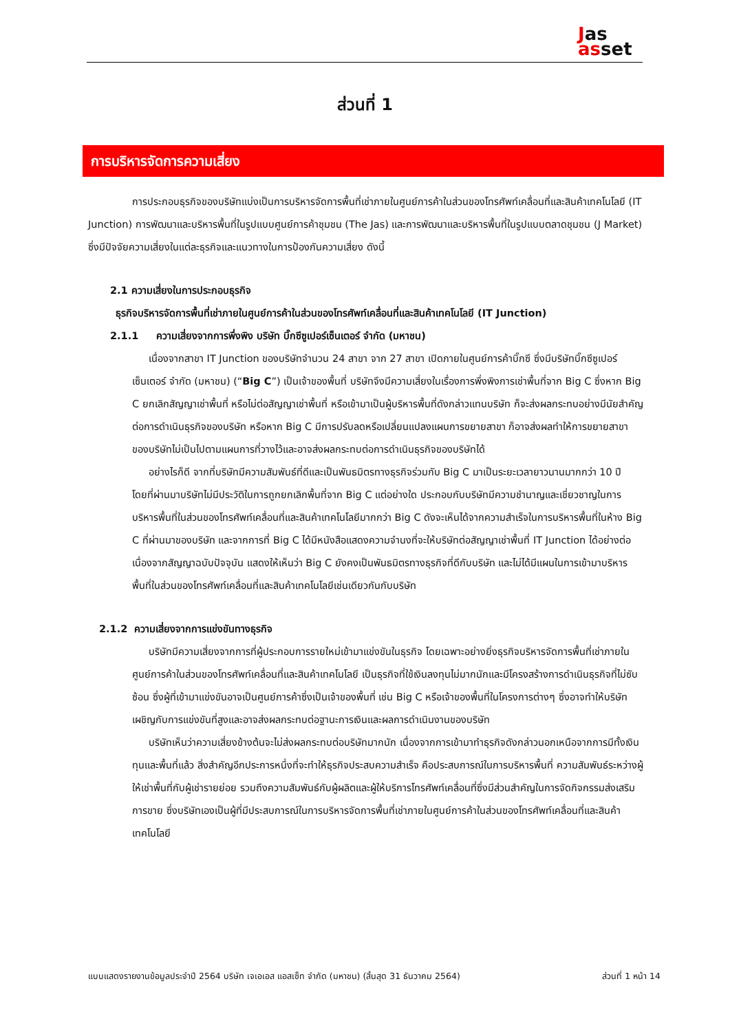Jas
asset
ส่วนที่ 1
การบริหารจัดการความเสี่ยง
การประกอบธุรกิจของบริษัทแบ่งเป็นการบริหารจัดการพื้นที่เช่าภายในศูนย์การค้าในส่วนของโทรศัพท์เคลื่อนที่และสินค้าเทคโนโลยี (IT Junction) การพัฒนาและบริหารพื้นที่ในรูปแบบศูนย์การค้าชุมชน (The Jas) และการพัฒนาและบริหารพื้นที่ในรูปแบบตลาดชุมชน (J Market) ซึ่งมีปัจจัยความเสี่ยงในแต่ละธุรกิจและแนวทางในการป้องกันความเสี่ยง ดังนี้
2.1 ความเสี่ยงในการประกอบธุรกิจ
ธุรกิจบริหารจัดการพื้นที่เช่าภายในศูนย์การค้าในส่วนของโทรศัพท์เคลื่อนที่และสินค้าเทคโนโลยี (IT Junction)
2.1.1 ความเสี่ยงจากการพึ่งพิง บริษัท บิ๊กซีซูเปอร์เซ็นเตอร์ จำกัด (มหาชน)
เนื่องจากสาขา IT Junction ของบริษัทจำนวน 24 สาขา จาก 27 สาขา เปิดภายในศูนย์การค้าบิ๊กซี ซึ่งมีบริษัทบิ๊กซีซูเปอร์เซ็นเตอร์ จำกัด (มหาชน) (“Big C”) เป็นเจ้าของพื้นที่ บริษัทจึงมีความเสี่ยงในเรื่องการพึ่งพิงการเช่าพื้นที่จาก Big C ซึ่งหาก Big C ยกเลิกสัญญาเช่าพื้นที่ หรือไม่ต่อสัญญาเช่าพื้นที่ หรือเข้ามาเป็นผู้บริหารพื้นที่ดังกล่าวแทนบริษัท ก็จะส่งผลกระทบอย่างมีนัยสำคัญต่อการดำเนินธุรกิจของบริษัท หรือหาก Big C มีการปรับลดหรือเปลี่ยนแปลงแผนการขยายสาขา ก็อาจส่งผลทำให้การขยายสาขาของบริษัทไม่เป็นไปตามแผนการที่วางไว้และอาจส่งผลกระทบต่อการดำเนินธุรกิจของบริษัทได้
อย่างไรก็ดี จากที่บริษัทมีความสัมพันธ์ที่ดีและเป็นพันธมิตรทางธุรกิจร่วมกับ Big C มาเป็นระยะเวลายาวนานมากกว่า 10 ปี โดยที่ผ่านมาบริษัทไม่มีประวัติในการถูกยกเลิกพื้นที่จาก Big C แต่อย่างใด ประกอบกับบริษัทมีความชำนาญและเชี่ยวชาญในการบริหารพื้นที่ในส่วนของโทรศัพท์เคลื่อนที่และสินค้าเทคโนโลยีมากกว่า Big C ดังจะเห็นได้จากความสำเร็จในการบริหารพื้นที่ในห้าง Big C ที่ผ่านมาของบริษัท และจากการที่ Big C ได้มีหนังสือแสดงความจำนงที่จะให้บริษัทต่อสัญญาเช่าพื้นที่ IT Junction ได้อย่างต่อเนื่องจากสัญญาฉบับปัจจุบัน แสดงให้เห็นว่า Big C ยังคงเป็นพันธมิตรทางธุรกิจที่ดีกับบริษัท และไม่ได้มีแผนในการเข้ามาบริหารพื้นที่ในส่วนของโทรศัพท์เคลื่อนที่และสินค้าเทคโนโลยีเช่นเดียวกันกับบริษัท
2.1.2 ความเสี่ยงจากการแข่งขันทางธุรกิจ
บริษัทมีความเสี่ยงจากการที่ผู้ประกอบการรายใหม่เข้ามาแข่งขันในธุรกิจ โดยเฉพาะอย่างยิ่งธุรกิจบริหารจัดการพื้นที่เช่าภายในศูนย์การค้าในส่วนของโทรศัพท์เคลื่อนที่และสินค้าเทคโนโลยี เป็นธุรกิจที่ใช้เงินลงทุนไม่มากนักและมีโครงสร้างการดำเนินธุรกิจที่ไม่ซับซ้อน ซึ่งผู้ที่เข้ามาแข่งขันอาจเป็นศูนย์การค้าซึ่งเป็นเจ้าของพื้นที่ เช่น Big C หรือเจ้าของพื้นที่ในโครงการต่างๆ ซึ่งอาจทำให้บริษัทเผชิญกับการแข่งขันที่สูงและอาจส่งผลกระทบต่อฐานะการเงินและผลการดำเนินงานของบริษัท
บริษัทเห็นว่าความเสี่ยงข้างต้นจะไม่ส่งผลกระทบต่อบริษัทมากนัก เนื่องจากการเข้ามาทำธุรกิจดังกล่าวนอกเหนือจากการมีทั้งเงินทุนและพื้นที่แล้ว สิ่งสำคัญอีกประการหนึ่งที่จะทำให้ธุรกิจประสบความสำเร็จ คือประสบการณ์ในการบริหารพื้นที่ ความสัมพันธ์ระหว่างผู้ให้เช่าพื้นที่กับผู้เช่ารายย่อย รวมถึงความสัมพันธ์กับผู้ผลิตและผู้ให้บริการโทรศัพท์เคลื่อนที่ซึ่งมีส่วนสำคัญในการจัดกิจกรรมส่งเสริมการขาย ซึ่งบริษัทเองเป็นผู้ที่มีประสบการณ์ในการบริหารจัดการพื้นที่เช่าภายในศูนย์การค้าในส่วนของโทรศัพท์เคลื่อนที่และสินค้าเทคโนโลยี
แบบแสดงรายงานข้อมูลประจำปี 2564 บริษัท เจเอเอส แอสเซ็ท จำกัด (มหาชน) (สิ้นสุด 31 ธันวาคม 2564) ส่วนที่ 1 หน้า 14